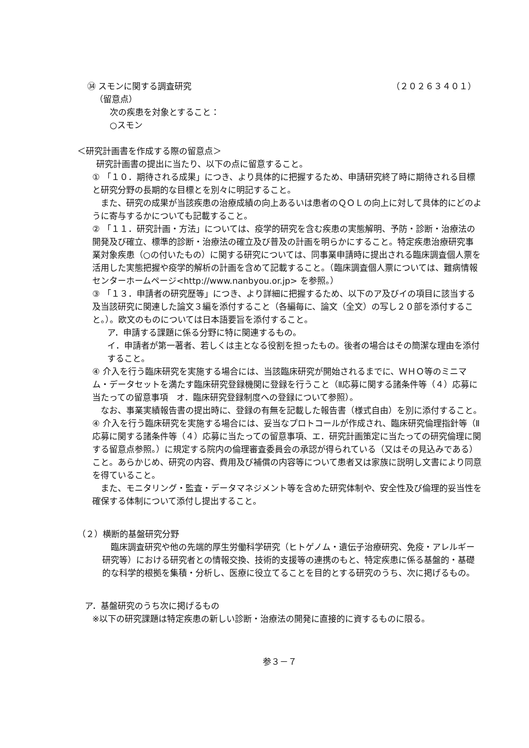㉞ スモンに関する調査研究 （２０２６３４０１）
（留意点）
次の疾患を対象とすること：
○スモン
＜研究計画書を作成する際の留意点＞
研究計画書の提出に当たり、以下の点に留意すること。
① 「１０．期待される成果」につき、より具体的に把握するため、申請研究終了時に期待される目標と研究分野の長期的な目標とを別々に明記すること。
　また、研究の成果が当該疾患の治療成績の向上あるいは患者のＱＯＬの向上に対して具体的にどのように寄与するかについても記載すること。
② 「１１．研究計画・方法」については、疫学的研究を含む疾患の実態解明、予防・診断・治療法の開発及び確立、標準的診断・治療法の確立及び普及の計画を明らかにすること。特定疾患治療研究事業対象疾患（○の付いたもの）に関する研究については、同事業申請時に提出される臨床調査個人票を活用した実態把握や疫学的解析の計画を含めて記載すること。（臨床調査個人票については、難病情報センターホームページ<http://www.nanbyou.or.jp> を参照。）
③ 「１３．申請者の研究歴等」につき、より詳細に把握するため、以下のア及びイの項目に該当する及当該研究に関連した論文３編を添付すること（各編毎に、論文（全文）の写し２０部を添付すること。）。欧文のものについては日本語要旨を添付すること。
ア．申請する課題に係る分野に特に関連するもの。
イ．申請者が第一著者、若しくは主となる役割を担ったもの。後者の場合はその簡潔な理由を添付すること。
④ 介入を行う臨床研究を実施する場合には、当該臨床研究が開始されるまでに、ＷＨＯ等のミニマム・データセットを満たす臨床研究登録機関に登録を行うこと（Ⅱ応募に関する諸条件等（４）応募に当たっての留意事項　オ．臨床研究登録制度への登録について参照）。
　なお、事業実績報告書の提出時に、登録の有無を記載した報告書（様式自由）を別に添付すること。
④ 介入を行う臨床研究を実施する場合には、妥当なプロトコールが作成され、臨床研究倫理指針等（Ⅱ応募に関する諸条件等（４）応募に当たっての留意事項、エ．研究計画策定に当たっての研究倫理に関する留意点参照。）に規定する院内の倫理審査委員会の承認が得られている（又はその見込みである）こと。あらかじめ、研究の内容、費用及び補償の内容等について患者又は家族に説明し文書により同意を得ていること。
　また、モニタリング・監査・データマネジメント等を含めた研究体制や、安全性及び倫理的妥当性を確保する体制について添付し提出すること。
（２）横断的基盤研究分野
　臨床調査研究や他の先端的厚生労働科学研究（ヒトゲノム・遺伝子治療研究、免疫・アレルギー研究等）における研究者との情報交換、技術的支援等の連携のもと、特定疾患に係る基盤的・基礎的な科学的根拠を集積・分析し、医療に役立てることを目的とする研究のうち、次に掲げるもの。
ア．基盤研究のうち次に掲げるもの
※以下の研究課題は特定疾患の新しい診断・治療法の開発に直接的に資するものに限る。
参３－７